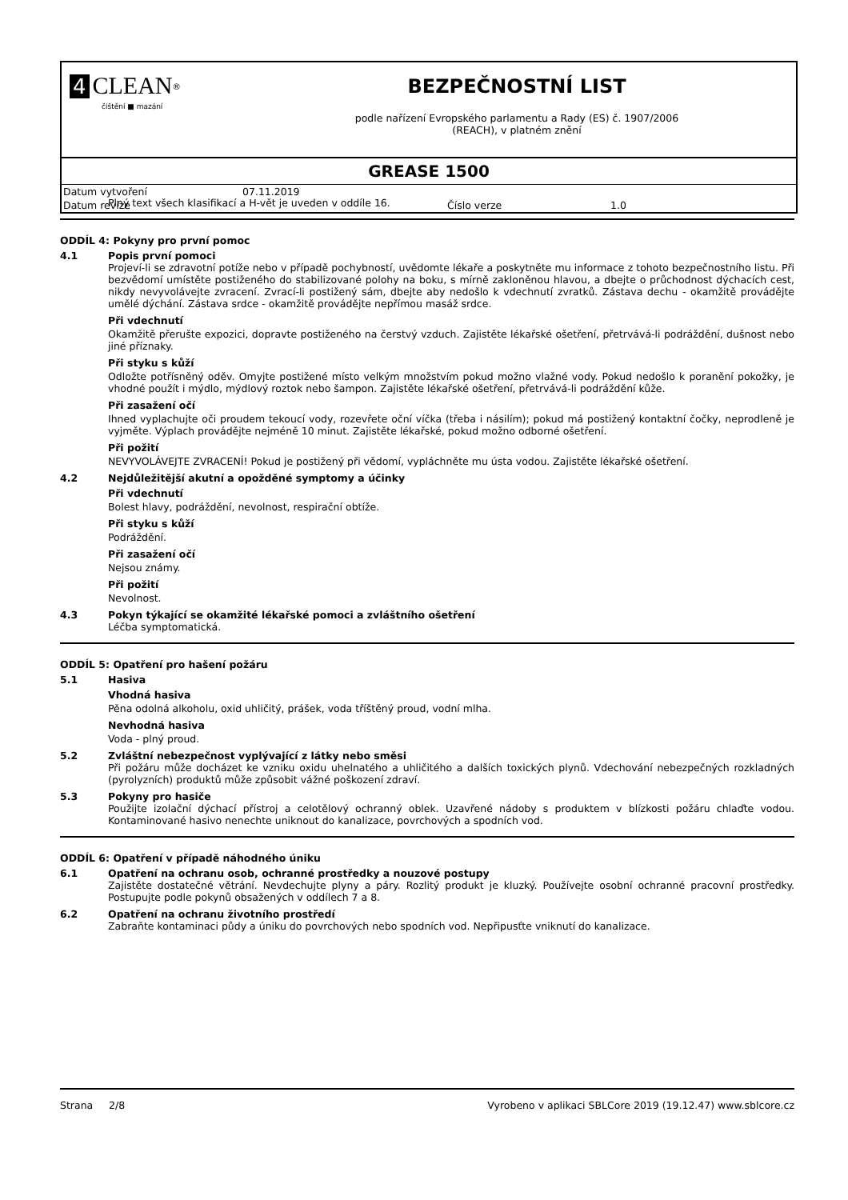4 CLEAN<sup>®</sup>
čištění ■ mazání
BEZPEČNOSTNÍ LIST
podle nařízení Evropského parlamentu a Rady (ES) č. 1907/2006
(REACH), v platném znění
GREASE 1500
| Datum vytvoření | 07.11.2019 | | |
| Datum revize | | Číslo verze | 1.0 |
Plný text všech klasifikací a H-vět je uveden v oddíle 16.
ODDÍL 4: Pokyny pro první pomoc
4.1 Popis první pomoci
Projeví-li se zdravotní potíže nebo v případě pochybností, uvědomte lékaře a poskytněte mu informace z tohoto bezpečnostního listu. Při bezvědomí umístěte postiženého do stabilizované polohy na boku, s mírně zakloněnou hlavou, a dbejte o průchodnost dýchacích cest, nikdy nevyvolávejte zvracení. Zvrací-li postižený sám, dbejte aby nedošlo k vdechnutí zvratků. Zástava dechu - okamžitě provádějte umělé dýchání. Zástava srdce - okamžitě provádějte nepřímou masáž srdce.
Při vdechnutí
Okamžitě přerušte expozici, dopravte postiženého na čerstvý vzduch. Zajistěte lékařské ošetření, přetrvává-li podráždění, dušnost nebo jiné příznaky.
Při styku s kůží
Odložte potřísněný oděv. Omyjte postižené místo velkým množstvím pokud možno vlažné vody. Pokud nedošlo k poranění pokožky, je vhodné použít i mýdlo, mýdlový roztok nebo šampon. Zajistěte lékařské ošetření, přetrvává-li podráždění kůže.
Při zasažení očí
Ihned vyplachujte oči proudem tekoucí vody, rozevřete oční víčka (třeba i násilím); pokud má postižený kontaktní čočky, neprodleně je vyjměte. Výplach provádějte nejméně 10 minut. Zajistěte lékařské, pokud možno odborné ošetření.
Při požití
NEVYVOLÁVEJTE ZVRACENÍ! Pokud je postižený při vědomí, vypláchněte mu ústa vodou. Zajistěte lékařské ošetření.
4.2 Nejdůležitější akutní a opožděné symptomy a účinky
Při vdechnutí
Bolest hlavy, podráždění, nevolnost, respirační obtíže.
Při styku s kůží
Podráždění.
Při zasažení očí
Nejsou známy.
Při požití
Nevolnost.
4.3 Pokyn týkající se okamžité lékařské pomoci a zvláštního ošetření
Léčba symptomatická.
ODDÍL 5: Opatření pro hašení požáru
5.1 Hasiva
Vhodná hasiva
Pěna odolná alkoholu, oxid uhličitý, prášek, voda tříštěný proud, vodní mlha.
Nevhodná hasiva
Voda - plný proud.
5.2 Zvláštní nebezpečnost vyplývající z látky nebo směsi
Při požáru může docházet ke vzniku oxidu uhelnatého a uhličitého a dalších toxických plynů. Vdechování nebezpečných rozkladných (pyrolyzních) produktů může způsobit vážné poškození zdraví.
5.3 Pokyny pro hasiče
Použijte izolační dýchací přístroj a celotělový ochranný oblek. Uzavřené nádoby s produktem v blízkosti požáru chlaďte vodou. Kontaminované hasivo nenechte uniknout do kanalizace, povrchových a spodních vod.
ODDÍL 6: Opatření v případě náhodného úniku
6.1 Opatření na ochranu osob, ochranné prostředky a nouzové postupy
Zajistěte dostatečné větrání. Nevdechujte plyny a páry. Rozlitý produkt je kluzký. Používejte osobní ochranné pracovní prostředky. Postupujte podle pokynů obsažených v oddílech 7 a 8.
6.2 Opatření na ochranu životního prostředí
Zabraňte kontaminaci půdy a úniku do povrchových nebo spodních vod. Nepřipusťte vniknutí do kanalizace.
Strana 2/8 Vyrobeno v aplikaci SBLCore 2019 (19.12.47) www.sblcore.cz